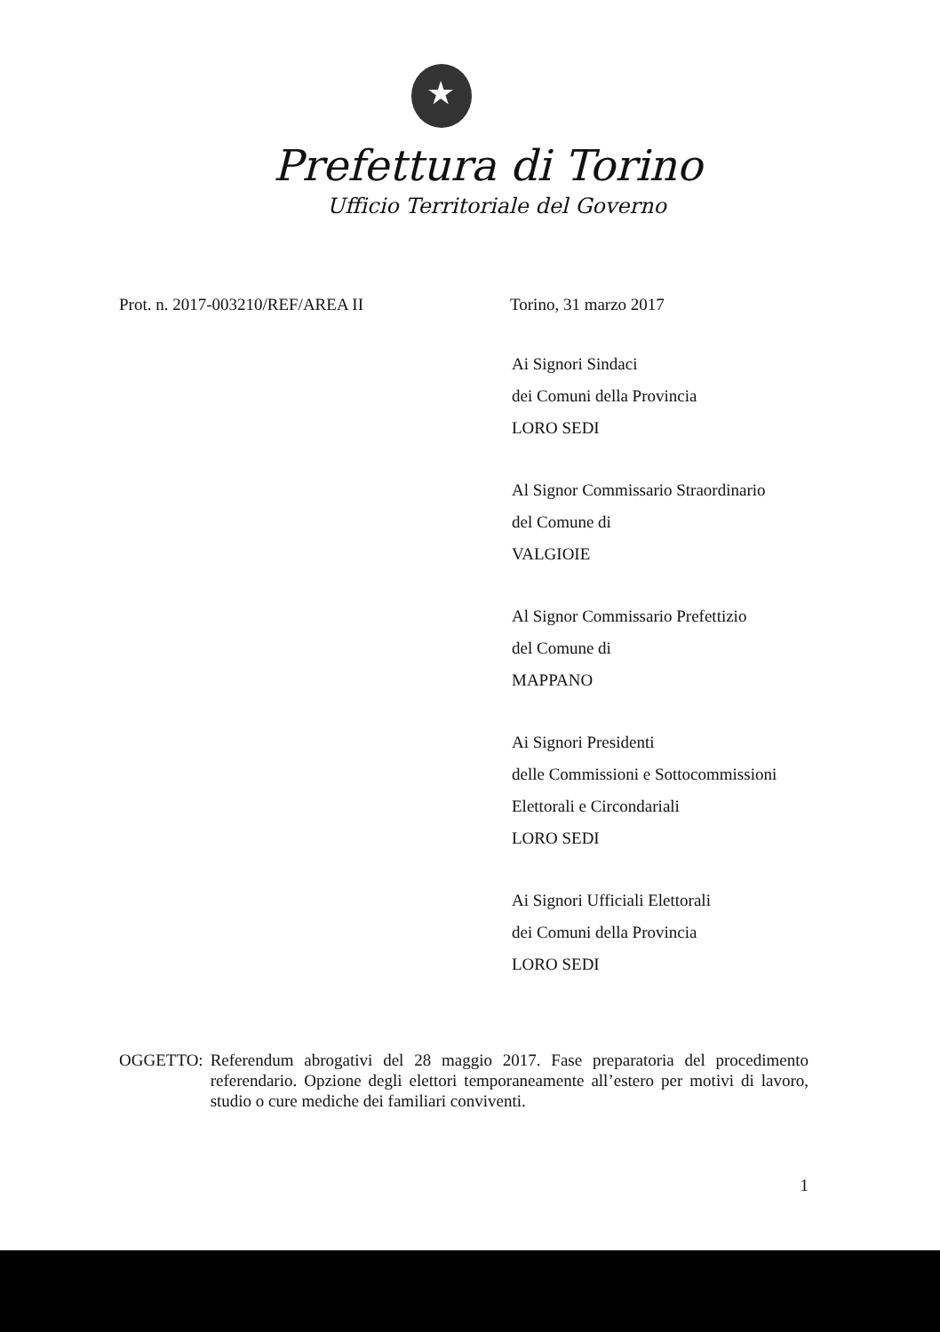★
Prefettura di Torino
Ufficio Territoriale del Governo
Prot. n. 2017-003210/REF/AREA II Torino, 31 marzo 2017
Ai Signori Sindaci
dei Comuni della Provincia
LORO SEDI
Al Signor Commissario Straordinario
del Comune di
VALGIOIE
Al Signor Commissario Prefettizio
del Comune di
MAPPANO
Ai Signori Presidenti
delle Commissioni e Sottocommissioni
Elettorali e Circondariali
LORO SEDI
Ai Signori Ufficiali Elettorali
dei Comuni della Provincia
LORO SEDI
OGGETTO: Referendum abrogativi del 28 maggio 2017. Fase preparatoria del procedimento referendario. Opzione degli elettori temporaneamente all’estero per motivi di lavoro, studio o cure mediche dei familiari conviventi.
1